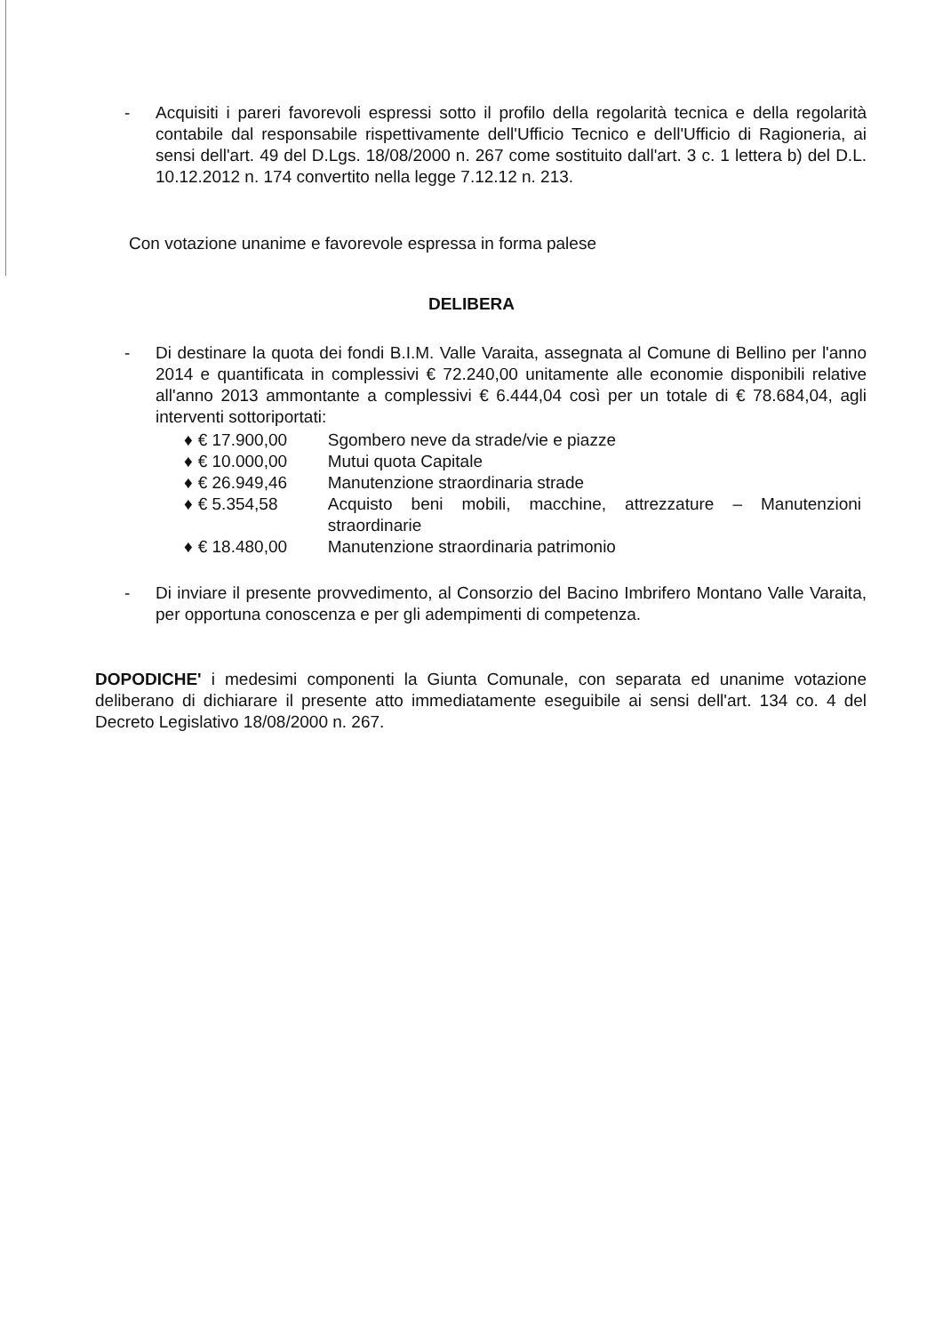- Acquisiti i pareri favorevoli espressi sotto il profilo della regolarità tecnica e della regolarità contabile dal responsabile rispettivamente dell'Ufficio Tecnico e dell'Ufficio di Ragioneria, ai sensi dell'art. 49 del D.Lgs. 18/08/2000 n. 267 come sostituito dall'art. 3 c. 1 lettera b) del D.L. 10.12.2012 n. 174 convertito nella legge 7.12.12 n. 213.
Con votazione unanime e favorevole espressa in forma palese
DELIBERA
- Di destinare la quota dei fondi B.I.M. Valle Varaita, assegnata al Comune di Bellino per l'anno 2014 e quantificata in complessivi € 72.240,00 unitamente alle economie disponibili relative all'anno 2013 ammontante a complessivi € 6.444,04 così per un totale di € 78.684,04, agli interventi sottoriportati:
| ♦ | € 17.900,00 | Sgombero neve da strade/vie e piazze |
| ♦ | € 10.000,00 | Mutui quota Capitale |
| ♦ | € 26.949,46 | Manutenzione straordinaria strade |
| ♦ | € 5.354,58 | Acquisto beni mobili, macchine, attrezzature – Manutenzioni straordinarie |
| ♦ | € 18.480,00 | Manutenzione straordinaria patrimonio |
- Di inviare il presente provvedimento, al Consorzio del Bacino Imbrifero Montano Valle Varaita, per opportuna conoscenza e per gli adempimenti di competenza.
DOPODICHE' i medesimi componenti la Giunta Comunale, con separata ed unanime votazione deliberano di dichiarare il presente atto immediatamente eseguibile ai sensi dell'art. 134 co. 4 del Decreto Legislativo 18/08/2000 n. 267.